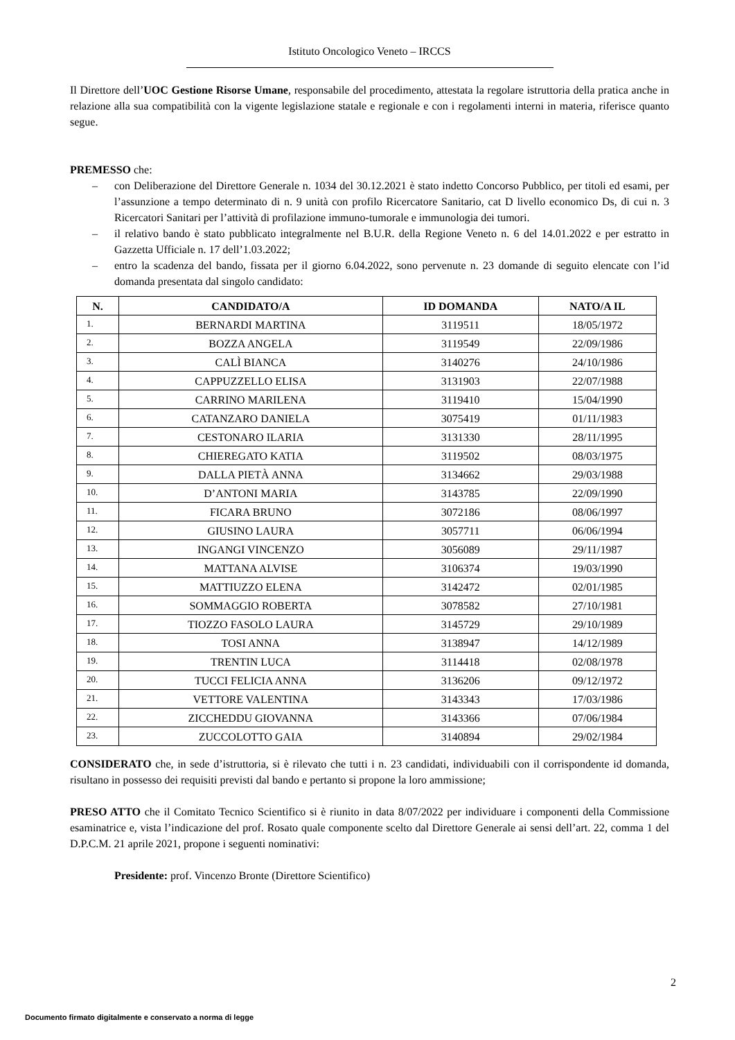Istituto Oncologico Veneto – IRCCS
Il Direttore dell’UOC Gestione Risorse Umane, responsabile del procedimento, attestata la regolare istruttoria della pratica anche in relazione alla sua compatibilità con la vigente legislazione statale e regionale e con i regolamenti interni in materia, riferisce quanto segue.
PREMESSO che:
– con Deliberazione del Direttore Generale n. 1034 del 30.12.2021 è stato indetto Concorso Pubblico, per titoli ed esami, per l’assunzione a tempo determinato di n. 9 unità con profilo Ricercatore Sanitario, cat D livello economico Ds, di cui n. 3 Ricercatori Sanitari per l’attività di profilazione immuno-tumorale e immunologia dei tumori.
– il relativo bando è stato pubblicato integralmente nel B.U.R. della Regione Veneto n. 6 del 14.01.2022 e per estratto in Gazzetta Ufficiale n. 17 dell’1.03.2022;
– entro la scadenza del bando, fissata per il giorno 6.04.2022, sono pervenute n. 23 domande di seguito elencate con l’id domanda presentata dal singolo candidato:
| N. | CANDIDATO/A | ID DOMANDA | NATO/A IL |
| --- | --- | --- | --- |
| 1. | BERNARDI MARTINA | 3119511 | 18/05/1972 |
| 2. | BOZZA ANGELA | 3119549 | 22/09/1986 |
| 3. | CALÌ BIANCA | 3140276 | 24/10/1986 |
| 4. | CAPPUZZELLO ELISA | 3131903 | 22/07/1988 |
| 5. | CARRINO MARILENA | 3119410 | 15/04/1990 |
| 6. | CATANZARO DANIELA | 3075419 | 01/11/1983 |
| 7. | CESTONARO ILARIA | 3131330 | 28/11/1995 |
| 8. | CHIEREGATO KATIA | 3119502 | 08/03/1975 |
| 9. | DALLA PIETÀ ANNA | 3134662 | 29/03/1988 |
| 10. | D’ANTONI MARIA | 3143785 | 22/09/1990 |
| 11. | FICARA BRUNO | 3072186 | 08/06/1997 |
| 12. | GIUSINO LAURA | 3057711 | 06/06/1994 |
| 13. | INGANGI VINCENZO | 3056089 | 29/11/1987 |
| 14. | MATTANA ALVISE | 3106374 | 19/03/1990 |
| 15. | MATTIUZZO ELENA | 3142472 | 02/01/1985 |
| 16. | SOMMAGGIO ROBERTA | 3078582 | 27/10/1981 |
| 17. | TIOZZO FASOLO LAURA | 3145729 | 29/10/1989 |
| 18. | TOSI ANNA | 3138947 | 14/12/1989 |
| 19. | TRENTIN LUCA | 3114418 | 02/08/1978 |
| 20. | TUCCI FELICIA ANNA | 3136206 | 09/12/1972 |
| 21. | VETTORE VALENTINA | 3143343 | 17/03/1986 |
| 22. | ZICCHEDDU GIOVANNA | 3143366 | 07/06/1984 |
| 23. | ZUCCOLOTTO GAIA | 3140894 | 29/02/1984 |
CONSIDERATO che, in sede d’istruttoria, si è rilevato che tutti i n. 23 candidati, individuabili con il corrispondente id domanda, risultano in possesso dei requisiti previsti dal bando e pertanto si propone la loro ammissione;
PRESO ATTO che il Comitato Tecnico Scientifico si è riunito in data 8/07/2022 per individuare i componenti della Commissione esaminatrice e, vista l’indicazione del prof. Rosato quale componente scelto dal Direttore Generale ai sensi dell’art. 22, comma 1 del D.P.C.M. 21 aprile 2021, propone i seguenti nominativi:
Presidente: prof. Vincenzo Bronte (Direttore Scientifico)
2
Documento firmato digitalmente e conservato a norma di legge